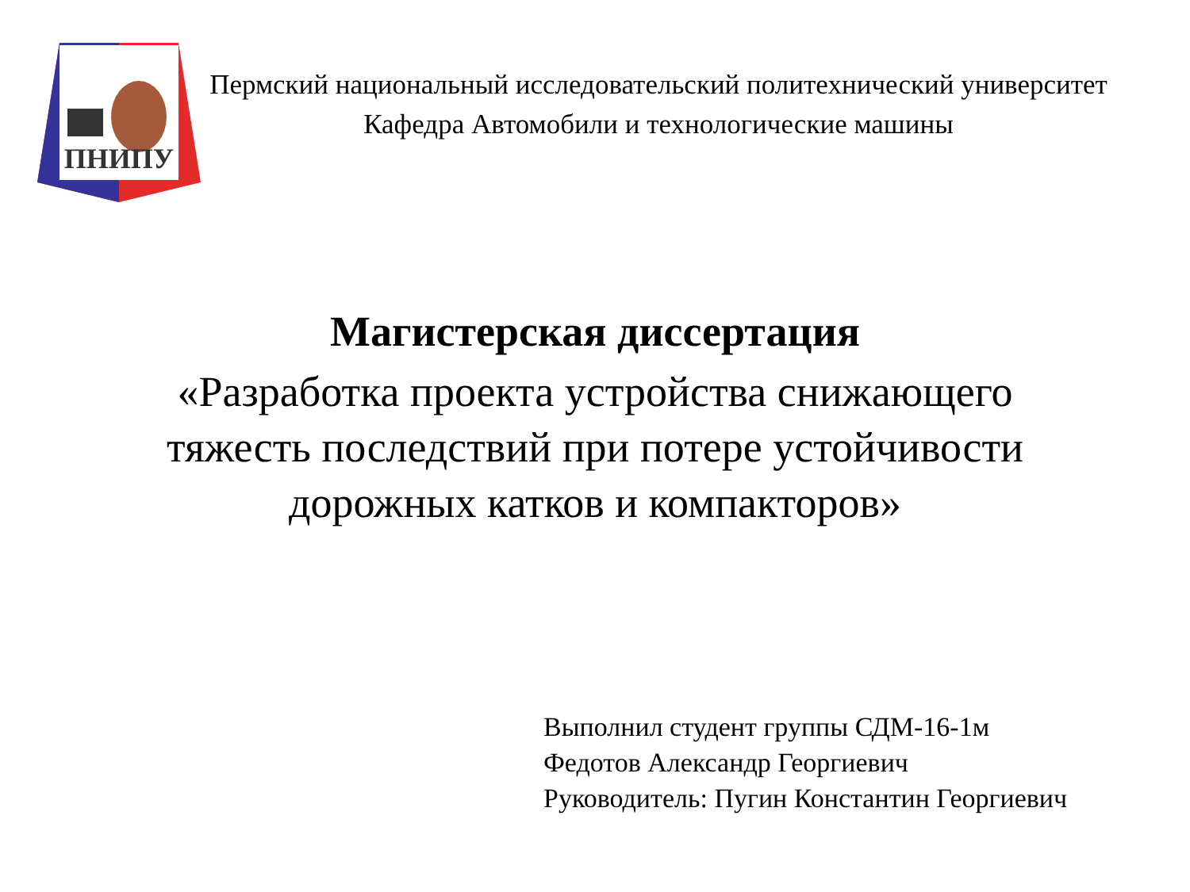ПНИПУ
Пермский национальный исследовательский политехнический университет
Кафедра Автомобили и технологические машины
Магистерская диссертация
«Разработка проекта устройства снижающего
тяжесть последствий при потере устойчивости
дорожных катков и компакторов»
Выполнил студент группы СДМ-16-1м
Федотов Александр Георгиевич
Руководитель: Пугин Константин Георгиевич